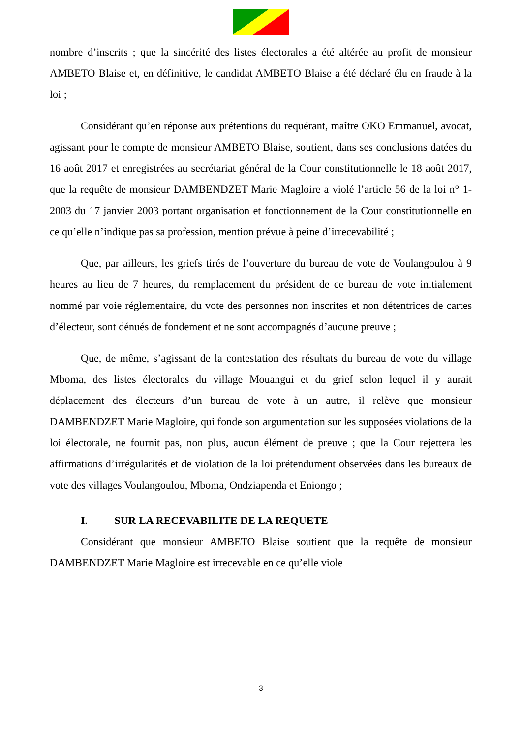nombre d’inscrits ; que la sincérité des listes électorales a été altérée au profit de monsieur AMBETO Blaise et, en définitive, le candidat AMBETO Blaise a été déclaré élu en fraude à la loi ;
Considérant qu’en réponse aux prétentions du requérant, maître OKO Emmanuel, avocat, agissant pour le compte de monsieur AMBETO Blaise, soutient, dans ses conclusions datées du 16 août 2017 et enregistrées au secrétariat général de la Cour constitutionnelle le 18 août 2017, que la requête de monsieur DAMBENDZET Marie Magloire a violé l’article 56 de la loi n° 1-2003 du 17 janvier 2003 portant organisation et fonctionnement de la Cour constitutionnelle en ce qu’elle n’indique pas sa profession, mention prévue à peine d’irrecevabilité ;
Que, par ailleurs, les griefs tirés de l’ouverture du bureau de vote de Voulangoulou à 9 heures au lieu de 7 heures, du remplacement du président de ce bureau de vote initialement nommé par voie réglementaire, du vote des personnes non inscrites et non détentrices de cartes d’électeur, sont dénués de fondement et ne sont accompagnés d’aucune preuve ;
Que, de même, s’agissant de la contestation des résultats du bureau de vote du village Mboma, des listes électorales du village Mouangui et du grief selon lequel il y aurait déplacement des électeurs d’un bureau de vote à un autre, il relève que monsieur DAMBENDZET Marie Magloire, qui fonde son argumentation sur les supposées violations de la loi électorale, ne fournit pas, non plus, aucun élément de preuve ; que la Cour rejettera les affirmations d’irrégularités et de violation de la loi prétendument observées dans les bureaux de vote des villages Voulangoulou, Mboma, Ondziapenda et Eniongo ;
I. SUR LA RECEVABILITE DE LA REQUETE
Considérant que monsieur AMBETO Blaise soutient que la requête de monsieur DAMBENDZET Marie Magloire est irrecevable en ce qu’elle viole
3